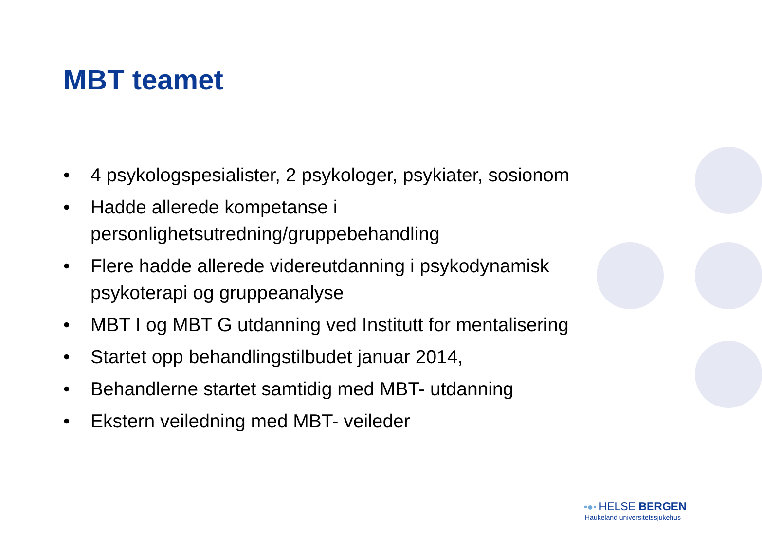MBT teamet
• 4 psykologspesialister, 2 psykologer, psykiater, sosionom
• Hadde allerede kompetanse i personlighetsutredning/gruppebehandling
• Flere hadde allerede videreutdanning i psykodynamisk psykoterapi og gruppeanalyse
• MBT I og MBT G utdanning ved Institutt for mentalisering
• Startet opp behandlingstilbudet januar 2014,
• Behandlerne startet samtidig med MBT- utdanning
• Ekstern veiledning med MBT- veileder
•●• HELSE BERGEN
Haukeland universitetssjukehus